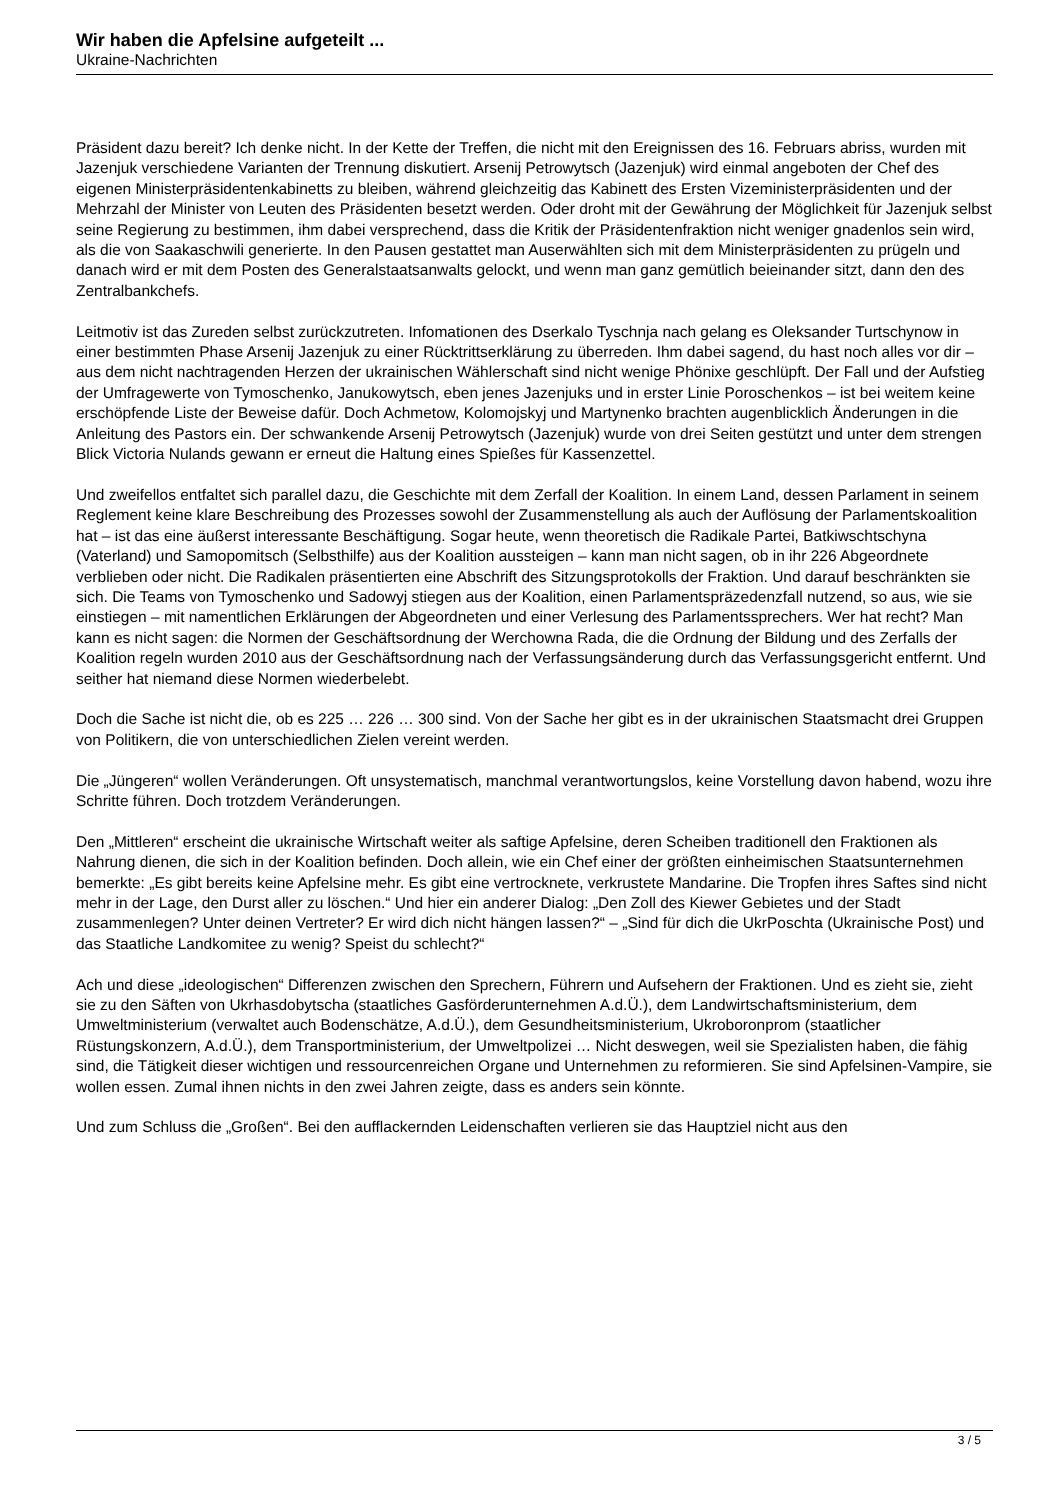Wir haben die Apfelsine aufgeteilt ...
Ukraine-Nachrichten
Präsident dazu bereit? Ich denke nicht. In der Kette der Treffen, die nicht mit den Ereignissen des 16. Februars abriss, wurden mit Jazenjuk verschiedene Varianten der Trennung diskutiert. Arsenij Petrowytsch (Jazenjuk) wird einmal angeboten der Chef des eigenen Ministerpräsidentenkabinetts zu bleiben, während gleichzeitig das Kabinett des Ersten Vizeministerpräsidenten und der Mehrzahl der Minister von Leuten des Präsidenten besetzt werden. Oder droht mit der Gewährung der Möglichkeit für Jazenjuk selbst seine Regierung zu bestimmen, ihm dabei versprechend, dass die Kritik der Präsidentenfraktion nicht weniger gnadenlos sein wird, als die von Saakaschwili generierte. In den Pausen gestattet man Auserwählten sich mit dem Ministerpräsidenten zu prügeln und danach wird er mit dem Posten des Generalstaatsanwalts gelockt, und wenn man ganz gemütlich beieinander sitzt, dann den des Zentralbankchefs.
Leitmotiv ist das Zureden selbst zurückzutreten. Infomationen des Dserkalo Tyschnja nach gelang es Oleksander Turtschynow in einer bestimmten Phase Arsenij Jazenjuk zu einer Rücktrittserklärung zu überreden. Ihm dabei sagend, du hast noch alles vor dir – aus dem nicht nachtragenden Herzen der ukrainischen Wählerschaft sind nicht wenige Phönixe geschlüpft. Der Fall und der Aufstieg der Umfragewerte von Tymoschenko, Janukowytsch, eben jenes Jazenjuks und in erster Linie Poroschenkos – ist bei weitem keine erschöpfende Liste der Beweise dafür. Doch Achmetow, Kolomojskyj und Martynenko brachten augenblicklich Änderungen in die Anleitung des Pastors ein. Der schwankende Arsenij Petrowytsch (Jazenjuk) wurde von drei Seiten gestützt und unter dem strengen Blick Victoria Nulands gewann er erneut die Haltung eines Spießes für Kassenzettel.
Und zweifellos entfaltet sich parallel dazu, die Geschichte mit dem Zerfall der Koalition. In einem Land, dessen Parlament in seinem Reglement keine klare Beschreibung des Prozesses sowohl der Zusammenstellung als auch der Auflösung der Parlamentskoalition hat – ist das eine äußerst interessante Beschäftigung. Sogar heute, wenn theoretisch die Radikale Partei, Batkiwschtschyna (Vaterland) und Samopomitsch (Selbsthilfe) aus der Koalition aussteigen – kann man nicht sagen, ob in ihr 226 Abgeordnete verblieben oder nicht. Die Radikalen präsentierten eine Abschrift des Sitzungsprotokolls der Fraktion. Und darauf beschränkten sie sich. Die Teams von Tymoschenko und Sadowyj stiegen aus der Koalition, einen Parlamentspräzedenzfall nutzend, so aus, wie sie einstiegen – mit namentlichen Erklärungen der Abgeordneten und einer Verlesung des Parlamentssprechers. Wer hat recht? Man kann es nicht sagen: die Normen der Geschäftsordnung der Werchowna Rada, die die Ordnung der Bildung und des Zerfalls der Koalition regeln wurden 2010 aus der Geschäftsordnung nach der Verfassungsänderung durch das Verfassungsgericht entfernt. Und seither hat niemand diese Normen wiederbelebt.
Doch die Sache ist nicht die, ob es 225 … 226 … 300 sind. Von der Sache her gibt es in der ukrainischen Staatsmacht drei Gruppen von Politikern, die von unterschiedlichen Zielen vereint werden.
Die „Jüngeren“ wollen Veränderungen. Oft unsystematisch, manchmal verantwortungslos, keine Vorstellung davon habend, wozu ihre Schritte führen. Doch trotzdem Veränderungen.
Den „Mittleren“ erscheint die ukrainische Wirtschaft weiter als saftige Apfelsine, deren Scheiben traditionell den Fraktionen als Nahrung dienen, die sich in der Koalition befinden. Doch allein, wie ein Chef einer der größten einheimischen Staatsunternehmen bemerkte: „Es gibt bereits keine Apfelsine mehr. Es gibt eine vertrocknete, verkrustete Mandarine. Die Tropfen ihres Saftes sind nicht mehr in der Lage, den Durst aller zu löschen.“ Und hier ein anderer Dialog: „Den Zoll des Kiewer Gebietes und der Stadt zusammenlegen? Unter deinen Vertreter? Er wird dich nicht hängen lassen?“ – „Sind für dich die UkrPoschta (Ukrainische Post) und das Staatliche Landkomitee zu wenig? Speist du schlecht?“
Ach und diese „ideologischen“ Differenzen zwischen den Sprechern, Führern und Aufsehern der Fraktionen. Und es zieht sie, zieht sie zu den Säften von Ukrhasdobytscha (staatliches Gasförderunternehmen A.d.Ü.), dem Landwirtschaftsministerium, dem Umweltministerium (verwaltet auch Bodenschätze, A.d.Ü.), dem Gesundheitsministerium, Ukroboronprom (staatlicher Rüstungskonzern, A.d.Ü.), dem Transportministerium, der Umweltpolizei … Nicht deswegen, weil sie Spezialisten haben, die fähig sind, die Tätigkeit dieser wichtigen und ressourcenreichen Organe und Unternehmen zu reformieren. Sie sind Apfelsinen-Vampire, sie wollen essen. Zumal ihnen nichts in den zwei Jahren zeigte, dass es anders sein könnte.
Und zum Schluss die „Großen“. Bei den aufflackernden Leidenschaften verlieren sie das Hauptziel nicht aus den
3 / 5